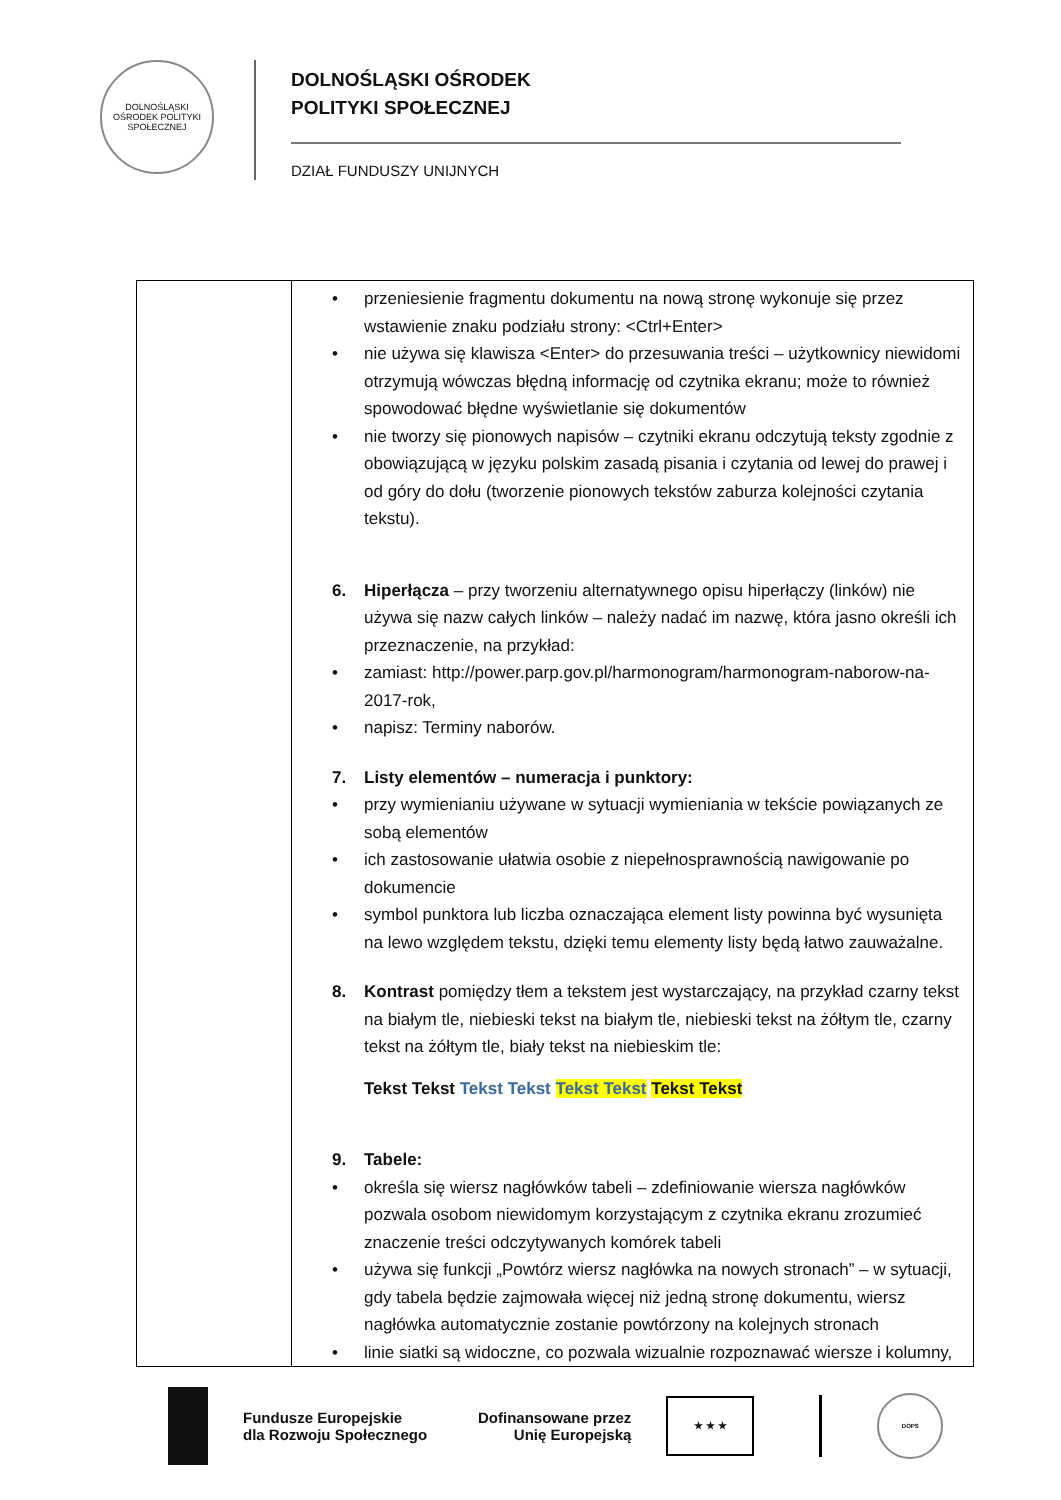DOLNOŚLĄSKI OŚRODEK POLITYKI SPOŁECZNEJ
DOLNOŚLĄSKI OŚRODEK
POLITYKI SPOŁECZNEJ
DZIAŁ FUNDUSZY UNIJNYCH
| | • przeniesienie fragmentu dokumentu na nową stronę wykonuje się przez wstawienie znaku podziału strony: <Ctrl+Enter> • nie używa się klawisza <Enter> do przesuwania treści – użytkownicy niewidomi otrzymują wówczas błędną informację od czytnika ekranu; może to również spowodować błędne wyświetlanie się dokumentów • nie tworzy się pionowych napisów – czytniki ekranu odczytują teksty zgodnie z obowiązującą w języku polskim zasadą pisania i czytania od lewej do prawej i od góry do dołu (tworzenie pionowych tekstów zaburza kolejności czytania tekstu). 6. Hiperłącza – przy tworzeniu alternatywnego opisu hiperłączy (linków) nie używa się nazw całych linków – należy nadać im nazwę, która jasno określi ich przeznaczenie, na przykład: • zamiast: http://power.parp.gov.pl/harmonogram/harmonogram-naborow-na-2017-rok, • napisz: Terminy naborów. 7. Listy elementów – numeracja i punktory: • przy wymienianiu używane w sytuacji wymieniania w tekście powiązanych ze sobą elementów • ich zastosowanie ułatwia osobie z niepełnosprawnością nawigowanie po dokumencie • symbol punktora lub liczba oznaczająca element listy powinna być wysunięta na lewo względem tekstu, dzięki temu elementy listy będą łatwo zauważalne. 8. Kontrast pomiędzy tłem a tekstem jest wystarczający, na przykład czarny tekst na białym tle, niebieski tekst na białym tle, niebieski tekst na żółtym tle, czarny tekst na żółtym tle, biały tekst na niebieskim tle: Tekst Tekst Tekst Tekst Tekst Tekst Tekst Tekst 9. Tabele: • określa się wiersz nagłówków tabeli – zdefiniowanie wiersza nagłówków pozwala osobom niewidomym korzystającym z czytnika ekranu zrozumieć znaczenie treści odczytywanych komórek tabeli • używa się funkcji „Powtórz wiersz nagłówka na nowych stronach” – w sytuacji, gdy tabela będzie zajmowała więcej niż jedną stronę dokumentu, wiersz nagłówka automatycznie zostanie powtórzony na kolejnych stronach • linie siatki są widoczne, co pozwala wizualnie rozpoznawać wiersze i kolumny, |
Fundusze Europejskie
dla Rozwoju Społecznego
Dofinansowane przez
Unię Europejską
★ ★ ★
DOPS